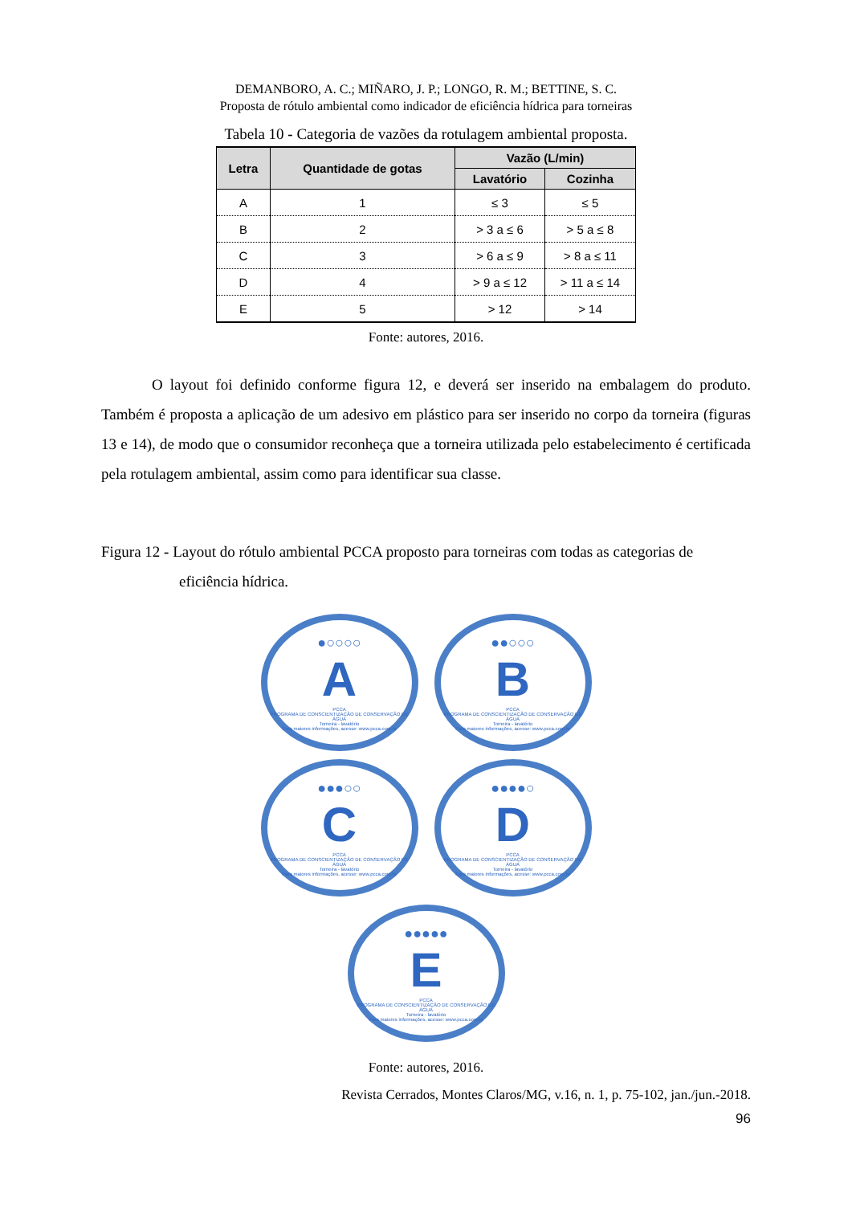DEMANBORO, A. C.; MIÑARO, J. P.; LONGO, R. M.; BETTINE, S. C.
Proposta de rótulo ambiental como indicador de eficiência hídrica para torneiras
Tabela 10 - Categoria de vazões da rotulagem ambiental proposta.
| Letra | Quantidade de gotas | Vazão (L/min) | |
| --- | --- | --- | --- |
| | | Lavatório | Cozinha |
| A | 1 | ≤ 3 | ≤ 5 |
| B | 2 | > 3 a ≤ 6 | > 5 a ≤ 8 |
| C | 3 | > 6 a ≤ 9 | > 8 a ≤ 11 |
| D | 4 | > 9 a ≤ 12 | > 11 a ≤ 14 |
| E | 5 | > 12 | > 14 |
Fonte: autores, 2016.
O layout foi definido conforme figura 12, e deverá ser inserido na embalagem do produto. Também é proposta a aplicação de um adesivo em plástico para ser inserido no corpo da torneira (figuras 13 e 14), de modo que o consumidor reconheça que a torneira utilizada pelo estabelecimento é certificada pela rotulagem ambiental, assim como para identificar sua classe.
Figura 12 - Layout do rótulo ambiental PCCA proposto para torneiras com todas as categorias de eficiência hídrica.
●○○○○
A
PCCA
PROGRAMA DE CONSCIENTIZAÇÃO DE CONSERVAÇÃO DE ÁGUA
Torneira - lavatório
Para maiores informações, acesse: www.pcca.com.br
●●○○○
B
PCCA
PROGRAMA DE CONSCIENTIZAÇÃO DE CONSERVAÇÃO DE ÁGUA
Torneira - lavatório
Para maiores informações, acesse: www.pcca.com.br
●●●○○
C
PCCA
PROGRAMA DE CONSCIENTIZAÇÃO DE CONSERVAÇÃO DE ÁGUA
Torneira - lavatório
Para maiores informações, acesse: www.pcca.com.br
●●●●○
D
PCCA
PROGRAMA DE CONSCIENTIZAÇÃO DE CONSERVAÇÃO DE ÁGUA
Torneira - lavatório
Para maiores informações, acesse: www.pcca.com.br
●●●●●
E
PCCA
PROGRAMA DE CONSCIENTIZAÇÃO DE CONSERVAÇÃO DE ÁGUA
Torneira - lavatório
Para maiores informações, acesse: www.pcca.com.br
Fonte: autores, 2016.
Revista Cerrados, Montes Claros/MG, v.16, n. 1, p. 75-102, jan./jun.-2018.
96